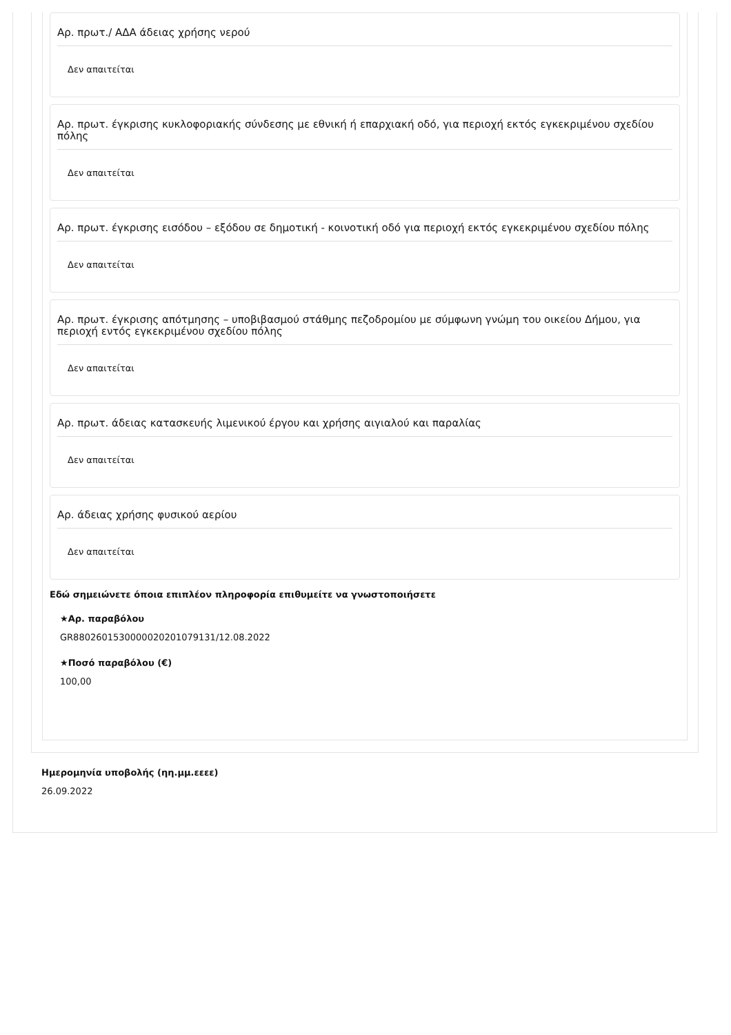Αρ. πρωτ./ ΑΔΑ άδειας χρήσης νερού
Δεν απαιτείται
Αρ. πρωτ. έγκρισης κυκλοφοριακής σύνδεσης με εθνική ή επαρχιακή οδό, για περιοχή εκτός εγκεκριμένου σχεδίου πόλης
Δεν απαιτείται
Αρ. πρωτ. έγκρισης εισόδου – εξόδου σε δημοτική - κοινοτική οδό για περιοχή εκτός εγκεκριμένου σχεδίου πόλης
Δεν απαιτείται
Αρ. πρωτ. έγκρισης απότμησης – υποβιβασμού στάθμης πεζοδρομίου με σύμφωνη γνώμη του οικείου Δήμου, για περιοχή εντός εγκεκριμένου σχεδίου πόλης
Δεν απαιτείται
Αρ. πρωτ. άδειας κατασκευής λιμενικού έργου και χρήσης αιγιαλού και παραλίας
Δεν απαιτείται
Αρ. άδειας χρήσης φυσικού αερίου
Δεν απαιτείται
Εδώ σημειώνετε όποια επιπλέον πληροφορία επιθυμείτε να γνωστοποιήσετε
★Αρ. παραβόλου
GR8802601530000020201079131/12.08.2022
★Ποσό παραβόλου (€)
100,00
Ημερομηνία υποβολής (ηη.μμ.εεεε)
26.09.2022